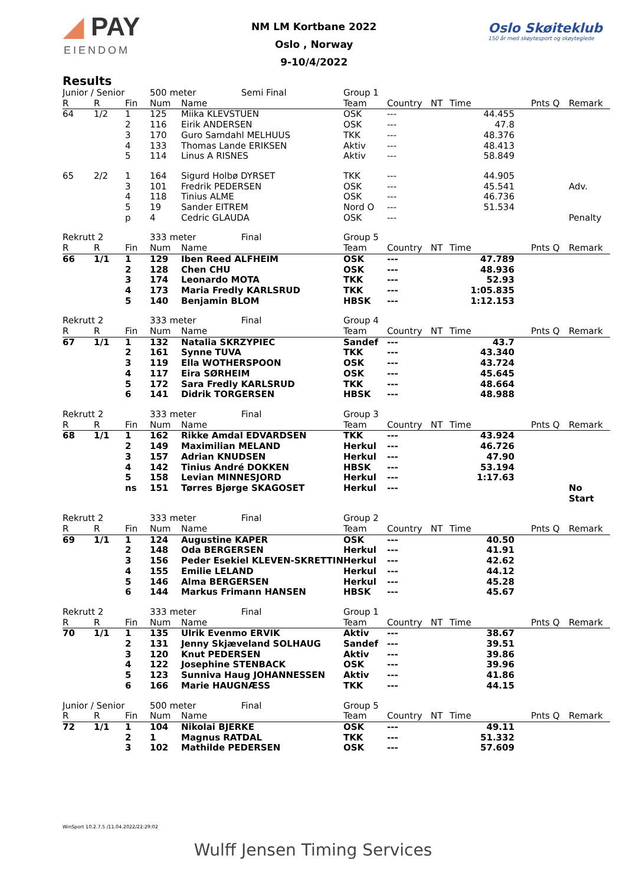◢ PAY
EIENDOM
NM LM Kortbane 2022
Oslo , Norway
9-10/4/2022
Oslo Skøiteklub
150 år med skøytesport og skøyteglede
Results
| Junior / Senior | | | 500 meter Semi Final | | Group 1 | | | | | | |
| --- | --- | --- | --- | --- | --- | --- | --- | --- | --- | --- | --- |
| R | R | Fin | Num | Name | Team | Country | NT | Time | Pnts | Q | Remark |
| 64 | 1/2 | 1 | 125 | Miika KLEVSTUEN | OSK | --- | | 44.455 | | | |
| | | 2 | 116 | Eirik ANDERSEN | OSK | --- | | 47.8 | | | |
| | | 3 | 170 | Guro Samdahl MELHUUS | TKK | --- | | 48.376 | | | |
| | | 4 | 133 | Thomas Lande ERIKSEN | Aktiv | --- | | 48.413 | | | |
| | | 5 | 114 | Linus A RISNES | Aktiv | --- | | 58.849 | | | |
| 65 | 2/2 | 1 | 164 | Sigurd Holbø DYRSET | TKK | --- | | 44.905 | | | |
| | | 3 | 101 | Fredrik PEDERSEN | OSK | --- | | 45.541 | | | Adv. |
| | | 4 | 118 | Tinius ALME | OSK | --- | | 46.736 | | | |
| | | 5 | 19 | Sander EITREM | Nord O | --- | | 51.534 | | | |
| | | p | 4 | Cedric GLAUDA | OSK | --- | | | | | Penalty |
| Rekrutt 2 | | | 333 meter Final | | Group 5 | | | | | | |
| R | R | Fin | Num | Name | Team | Country | NT | Time | Pnts | Q | Remark |
| 66 | 1/1 | 1 | 129 | Iben Reed ALFHEIM | OSK | --- | | 47.789 | | | |
| | | 2 | 128 | Chen CHU | OSK | --- | | 48.936 | | | |
| | | 3 | 174 | Leonardo MOTA | TKK | --- | | 52.93 | | | |
| | | 4 | 173 | Maria Fredly KARLSRUD | TKK | --- | | 1:05.835 | | | |
| | | 5 | 140 | Benjamin BLOM | HBSK | --- | | 1:12.153 | | | |
| Rekrutt 2 | | | 333 meter Final | | Group 4 | | | | | | |
| R | R | Fin | Num | Name | Team | Country | NT | Time | Pnts | Q | Remark |
| 67 | 1/1 | 1 | 132 | Natalia SKRZYPIEC | Sandef | --- | | 43.7 | | | |
| | | 2 | 161 | Synne TUVA | TKK | --- | | 43.340 | | | |
| | | 3 | 119 | Ella WOTHERSPOON | OSK | --- | | 43.724 | | | |
| | | 4 | 117 | Eira SØRHEIM | OSK | --- | | 45.645 | | | |
| | | 5 | 172 | Sara Fredly KARLSRUD | TKK | --- | | 48.664 | | | |
| | | 6 | 141 | Didrik TORGERSEN | HBSK | --- | | 48.988 | | | |
| Rekrutt 2 | | | 333 meter Final | | Group 3 | | | | | | |
| R | R | Fin | Num | Name | Team | Country | NT | Time | Pnts | Q | Remark |
| 68 | 1/1 | 1 | 162 | Rikke Amdal EDVARDSEN | TKK | --- | | 43.924 | | | |
| | | 2 | 149 | Maximilian MELAND | Herkul | --- | | 46.726 | | | |
| | | 3 | 157 | Adrian KNUDSEN | Herkul | --- | | 47.90 | | | |
| | | 4 | 142 | Tinius André DOKKEN | HBSK | --- | | 53.194 | | | |
| | | 5 | 158 | Levian MINNESJORD | Herkul | --- | | 1:17.63 | | | |
| | | ns | 151 | Tørres Bjørge SKAGOSET | Herkul | --- | | | | | No Start |
| Rekrutt 2 | | | 333 meter Final | | Group 2 | | | | | | |
| R | R | Fin | Num | Name | Team | Country | NT | Time | Pnts | Q | Remark |
| 69 | 1/1 | 1 | 124 | Augustine KAPER | OSK | --- | | 40.50 | | | |
| | | 2 | 148 | Oda BERGERSEN | Herkul | --- | | 41.91 | | | |
| | | 3 | 156 | Peder Esekiel KLEVEN-SKRETTIN | Herkul | --- | | 42.62 | | | |
| | | 4 | 155 | Emilie LELAND | Herkul | --- | | 44.12 | | | |
| | | 5 | 146 | Alma BERGERSEN | Herkul | --- | | 45.28 | | | |
| | | 6 | 144 | Markus Frimann HANSEN | HBSK | --- | | 45.67 | | | |
| Rekrutt 2 | | | 333 meter Final | | Group 1 | | | | | | |
| R | R | Fin | Num | Name | Team | Country | NT | Time | Pnts | Q | Remark |
| 70 | 1/1 | 1 | 135 | Ulrik Evenmo ERVIK | Aktiv | --- | | 38.67 | | | |
| | | 2 | 131 | Jenny Skjæveland SOLHAUG | Sandef | --- | | 39.51 | | | |
| | | 3 | 120 | Knut PEDERSEN | Aktiv | --- | | 39.86 | | | |
| | | 4 | 122 | Josephine STENBACK | OSK | --- | | 39.96 | | | |
| | | 5 | 123 | Sunniva Haug JOHANNESSEN | Aktiv | --- | | 41.86 | | | |
| | | 6 | 166 | Marie HAUGNÆSS | TKK | --- | | 44.15 | | | |
| Junior / Senior | | | 500 meter Final | | Group 5 | | | | | | |
| R | R | Fin | Num | Name | Team | Country | NT | Time | Pnts | Q | Remark |
| 72 | 1/1 | 1 | 104 | Nikolai BJERKE | OSK | --- | | 49.11 | | | |
| | | 2 | 1 | Magnus RATDAL | TKK | --- | | 51.332 | | | |
| | | 3 | 102 | Mathilde PEDERSEN | OSK | --- | | 57.609 | | | |
WinSport 10.2.7.5 /11.04.2022/22:29:02
Wulff Jensen Timing Services